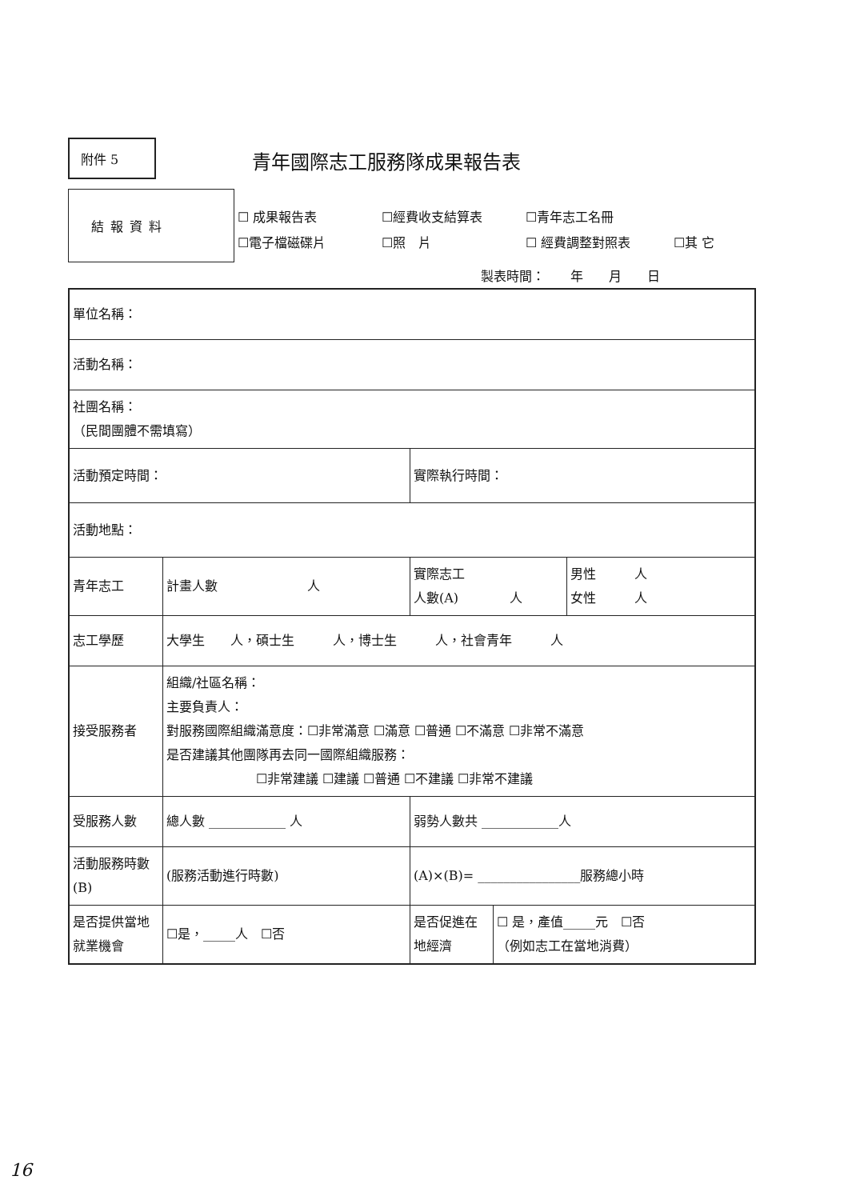附件 5 青年國際志工服務隊成果報告表
結報資料
☐ 成果報告表 ☐經費收支結算表 ☐青年志工名冊
☐電子檔磁碟片 ☐照　片 ☐ 經費調整對照表 ☐其 它
製表時間：　　年　　月　　日
| 單位名稱： | | | | |
| 活動名稱： | | | | |
| 社團名稱： （民間團體不需填寫） | | | | |
| 活動預定時間： | | 實際執行時間： | | |
| 活動地點： | | | | |
| 青年志工 | 計畫人數 人 | 實際志工 人數(A) 人 | | 男性 人 女性 人 |
| 志工學歷 | 大學生 人，碩士生 人，博士生 人，社會青年 人 | | | |
| 接受服務者 | 組織/社區名稱： 主要負責人： 對服務國際組織滿意度：☐非常滿意 ☐滿意 ☐普通 ☐不滿意 ☐非常不滿意 是否建議其他團隊再去同一國際組織服務： ☐非常建議 ☐建議 ☐普通 ☐不建議 ☐非常不建議 | | | |
| 受服務人數 | 總人數 ____________ 人 | 弱勢人數共 ____________人 | | |
| 活動服務時數(B) | (服務活動進行時數) | (A)×(B)= ________________服務總小時 | | |
| 是否提供當地就業機會 | ☐是，_____人 ☐否 | 是否促進在地經濟 | ☐ 是，產值_____元 ☐否 （例如志工在當地消費） | |
16